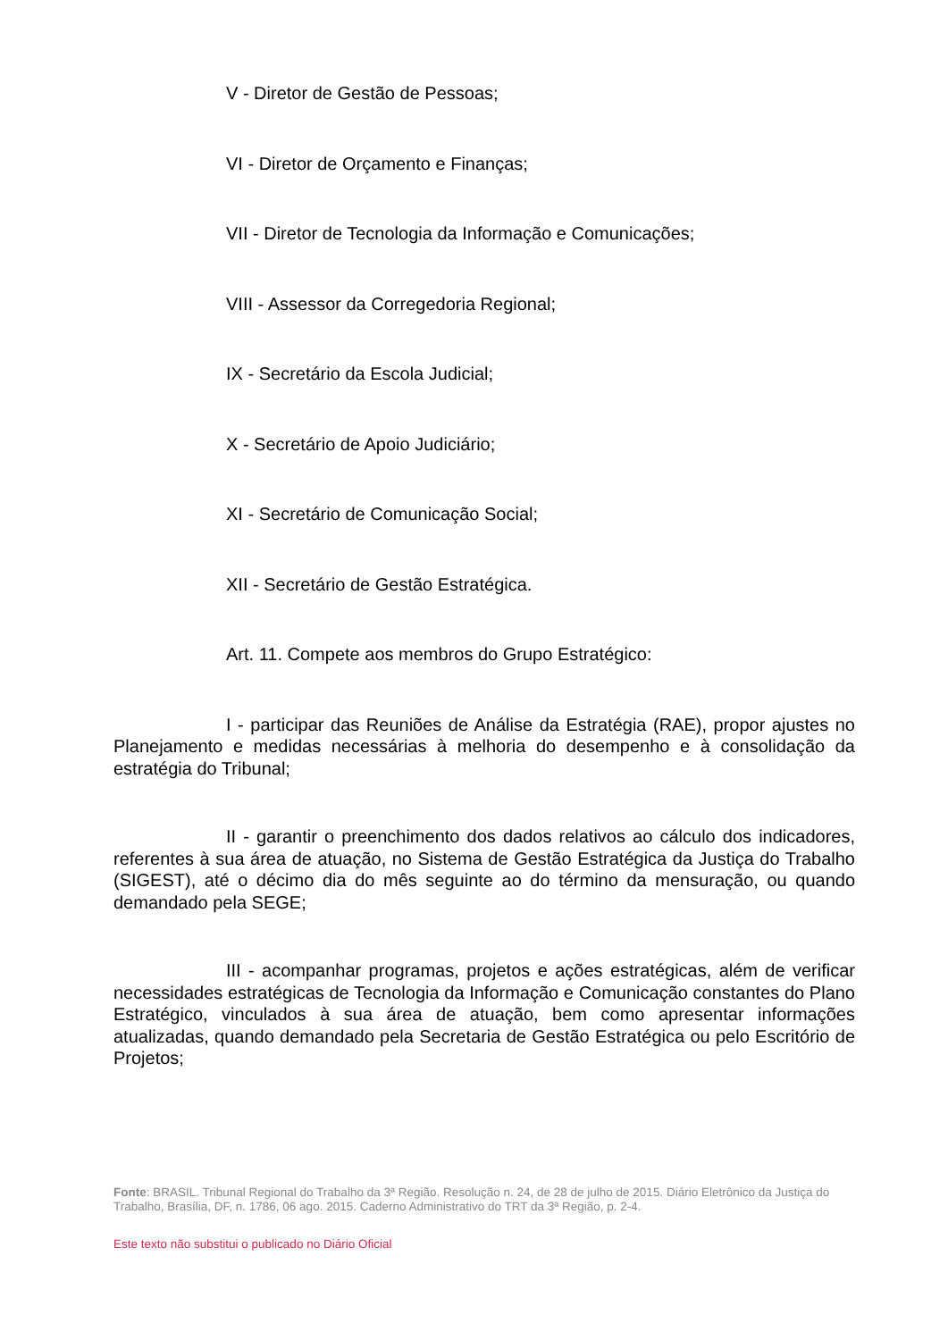V - Diretor de Gestão de Pessoas;
VI - Diretor de Orçamento e Finanças;
VII - Diretor de Tecnologia da Informação e Comunicações;
VIII - Assessor da Corregedoria Regional;
IX - Secretário da Escola Judicial;
X - Secretário de Apoio Judiciário;
XI - Secretário de Comunicação Social;
XII - Secretário de Gestão Estratégica.
Art. 11. Compete aos membros do Grupo Estratégico:
I - participar das Reuniões de Análise da Estratégia (RAE), propor ajustes no Planejamento e medidas necessárias à melhoria do desempenho e à consolidação da estratégia do Tribunal;
II - garantir o preenchimento dos dados relativos ao cálculo dos indicadores, referentes à sua área de atuação, no Sistema de Gestão Estratégica da Justiça do Trabalho (SIGEST), até o décimo dia do mês seguinte ao do término da mensuração, ou quando demandado pela SEGE;
III - acompanhar programas, projetos e ações estratégicas, além de verificar necessidades estratégicas de Tecnologia da Informação e Comunicação constantes do Plano Estratégico, vinculados à sua área de atuação, bem como apresentar informações atualizadas, quando demandado pela Secretaria de Gestão Estratégica ou pelo Escritório de Projetos;
Fonte: BRASIL. Tribunal Regional do Trabalho da 3ª Região. Resolução n. 24, de 28 de julho de 2015. Diário Eletrônico da Justiça do Trabalho, Brasília, DF, n. 1786, 06 ago. 2015. Caderno Administrativo do TRT da 3ª Região, p. 2-4.
Este texto não substitui o publicado no Diário Oficial